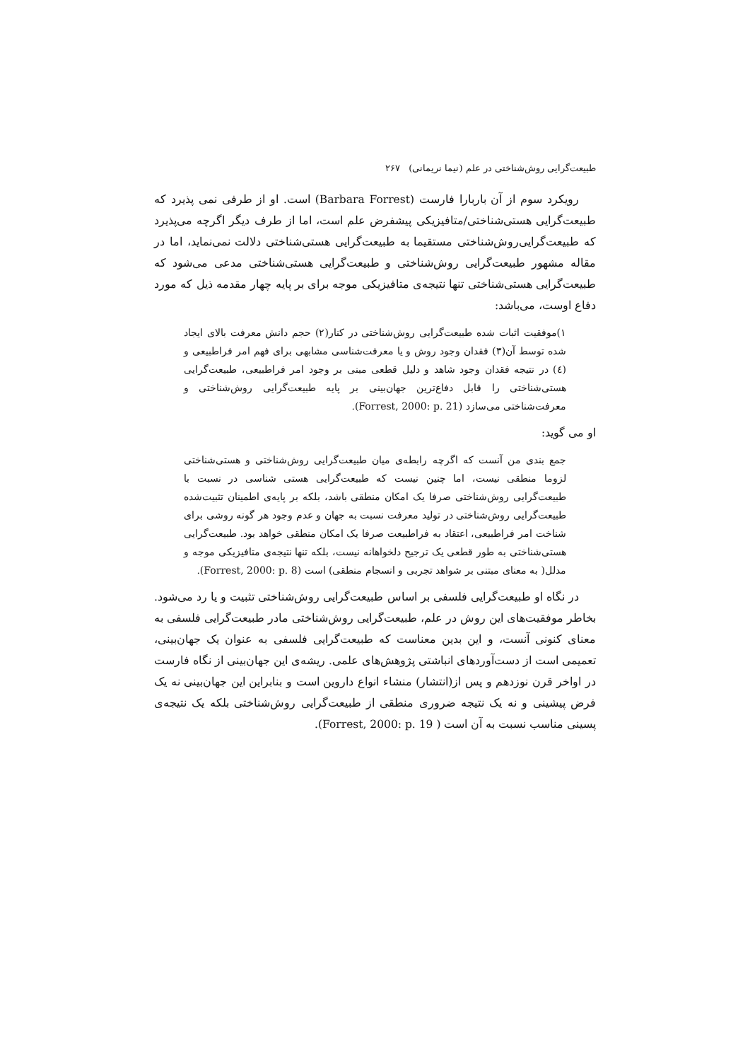طبیعت‌گرایی روش‌شناختی در علم (نیما نریمانی) ۲۶۷
رویکرد سوم از آن باربارا فارست (Barbara Forrest) است. او از طرفی نمی پذیرد که طبیعت‌گرایی هستی‌شناختی/متافیزیکی پیشفرض علم است، اما از طرف دیگر اگرچه می‌پذیرد که طبیعت‌گرایی‌روش‌شناختی مستقیما به طبیعت‌گرایی هستی‌شناختی دلالت نمی‌نماید، اما در مقاله مشهور طبیعت‌گرایی روش‌شناختی و طبیعت‌گرایی هستی‌شناختی مدعی می‌شود که طبیعت‌گرایی هستی‌شناختی تنها نتیجه‌ی متافیزیکی موجه برای بر پایه چهار مقدمه ذیل که مورد دفاع اوست، می‌باشد:
۱)موفقیت اثبات شده طبیعت‌گرایی روش‌شناختی در کنار(۲) حجم دانش معرفت بالای ایجاد شده توسط آن(۳) فقدان وجود روش و یا معرفت‌شناسی مشابهی برای فهم امر فراطبیعی و (٤) در نتیجه فقدان وجود شاهد و دلیل قطعی مبنی بر وجود امر فراطبیعی، طبیعت‌گرایی هستی‌شناختی را قابل دفاع‌ترین جهان‌بینی بر پایه طبیعت‌گرایی روش‌شناختی و معرفت‌شناختی می‌سازد (Forrest, 2000: p. 21).
او می گوید:
جمع بندی من آنست که اگرچه رابطه‌ی میان طبیعت‌گرایی روش‌شناختی و هستی‌شناختی لزوما منطقی نیست، اما چنین نیست که طبیعت‌گرایی هستی شناسی در نسبت با طبیعت‌گرایی روش‌شناختی صرفا یک امکان منطقی باشد، بلکه بر پایه‌ی اطمینان تثبیت‌شده طبیعت‌گرایی روش‌شناختی در تولید معرفت نسبت به جهان و عدم وجود هر گونه روشی برای شناخت امر فراطبیعی، اعتقاد به فراطبیعت صرفا یک امکان منطقی خواهد بود. طبیعت‌گرایی هستی‌شناختی به طور قطعی یک ترجیح دلخواهانه نیست، بلکه تنها نتیجه‌ی متافیزیکی موجه و مدلل( به معنای مبتنی بر شواهد تجربی و انسجام منطقی) است (Forrest, 2000: p. 8).
در نگاه او طبیعت‌گرایی فلسفی بر اساس طبیعت‌گرایی روش‌شناختی تثبیت و یا رد می‌شود. بخاطر موفقیت‌های این روش در علم، طبیعت‌گرایی روش‌شناختی مادر طبیعت‌گرایی فلسفی به معنای کنونی آنست، و این بدین معناست که طبیعت‌گرایی فلسفی به عنوان یک جهان‌بینی، تعمیمی است از دست‌آوردهای انباشتی پژوهش‌های علمی. ریشه‌ی این جهان‌بینی از نگاه فارست در اواخر قرن نوزدهم و پس از(انتشار) منشاء انواع داروین است و بنابراین این جهان‌بینی نه یک فرض پیشینی و نه یک نتیجه ضروری منطقی از طبیعت‌گرایی روش‌شناختی بلکه یک نتیجه‌ی پسینی مناسب نسبت به آن است ( Forrest, 2000: p. 19).